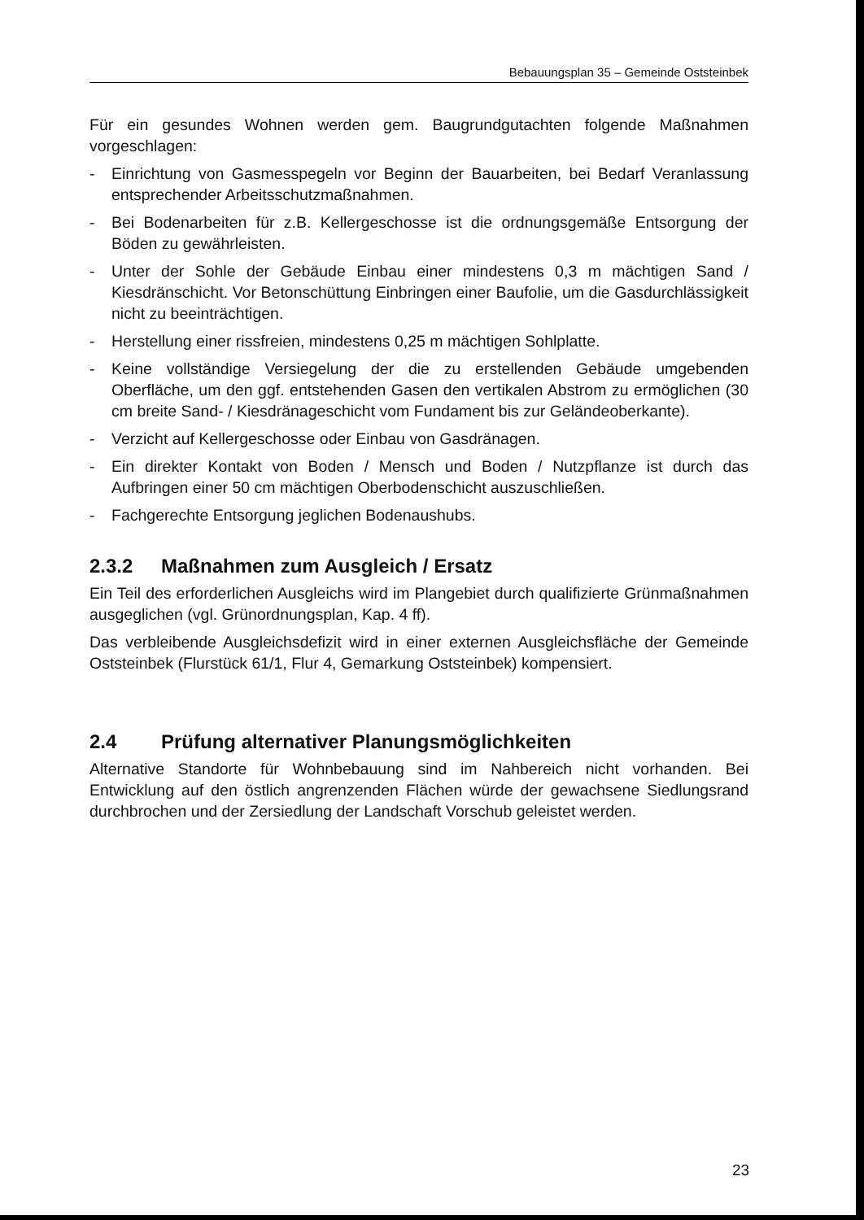Bebauungsplan 35 – Gemeinde Oststeinbek
Für ein gesundes Wohnen werden gem. Baugrundgutachten folgende Maßnahmen vorgeschlagen:
- Einrichtung von Gasmesspegeln vor Beginn der Bauarbeiten, bei Bedarf Veranlassung entsprechender Arbeitsschutzmaßnahmen.
- Bei Bodenarbeiten für z.B. Kellergeschosse ist die ordnungsgemäße Entsorgung der Böden zu gewährleisten.
- Unter der Sohle der Gebäude Einbau einer mindestens 0,3 m mächtigen Sand / Kiesdränschicht. Vor Betonschüttung Einbringen einer Baufolie, um die Gasdurchlässigkeit nicht zu beeinträchtigen.
- Herstellung einer rissfreien, mindestens 0,25 m mächtigen Sohlplatte.
- Keine vollständige Versiegelung der die zu erstellenden Gebäude umgebenden Oberfläche, um den ggf. entstehenden Gasen den vertikalen Abstrom zu ermöglichen (30 cm breite Sand- / Kiesdränageschicht vom Fundament bis zur Geländeoberkante).
- Verzicht auf Kellergeschosse oder Einbau von Gasdränagen.
- Ein direkter Kontakt von Boden / Mensch und Boden / Nutzpflanze ist durch das Aufbringen einer 50 cm mächtigen Oberbodenschicht auszuschließen.
- Fachgerechte Entsorgung jeglichen Bodenaushubs.
2.3.2 Maßnahmen zum Ausgleich / Ersatz
Ein Teil des erforderlichen Ausgleichs wird im Plangebiet durch qualifizierte Grünmaßnahmen ausgeglichen (vgl. Grünordnungsplan, Kap. 4 ff).
Das verbleibende Ausgleichsdefizit wird in einer externen Ausgleichsfläche der Gemeinde Oststeinbek (Flurstück 61/1, Flur 4, Gemarkung Oststeinbek) kompensiert.
2.4 Prüfung alternativer Planungsmöglichkeiten
Alternative Standorte für Wohnbebauung sind im Nahbereich nicht vorhanden. Bei Entwicklung auf den östlich angrenzenden Flächen würde der gewachsene Siedlungsrand durchbrochen und der Zersiedlung der Landschaft Vorschub geleistet werden.
23